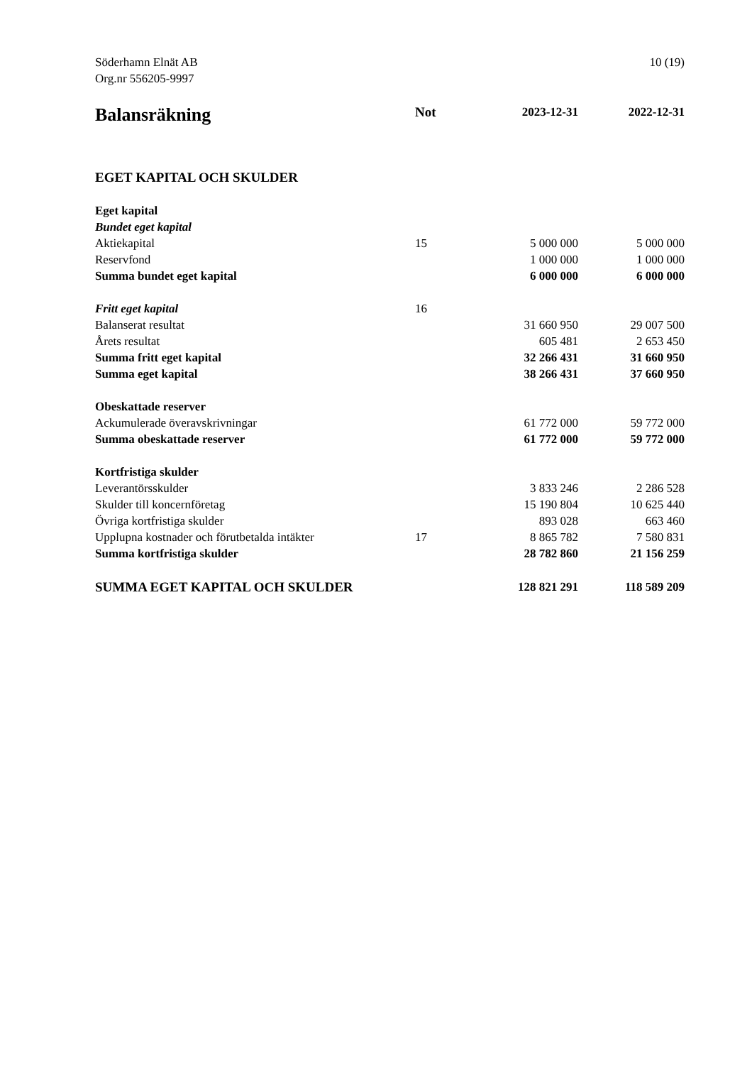Söderhamn Elnät AB
Org.nr 556205-9997
10 (19)
| Balansräkning | Not | 2023-12-31 | 2022-12-31 |
| --- | --- | --- | --- |
| EGET KAPITAL OCH SKULDER | | | |
| Eget kapital | | | |
| Bundet eget kapital | | | |
| Aktiekapital | 15 | 5 000 000 | 5 000 000 |
| Reservfond | | 1 000 000 | 1 000 000 |
| Summa bundet eget kapital | | 6 000 000 | 6 000 000 |
| Fritt eget kapital | 16 | | |
| Balanserat resultat | | 31 660 950 | 29 007 500 |
| Årets resultat | | 605 481 | 2 653 450 |
| Summa fritt eget kapital | | 32 266 431 | 31 660 950 |
| Summa eget kapital | | 38 266 431 | 37 660 950 |
| Obeskattade reserver | | | |
| Ackumulerade överavskrivningar | | 61 772 000 | 59 772 000 |
| Summa obeskattade reserver | | 61 772 000 | 59 772 000 |
| Kortfristiga skulder | | | |
| Leverantörsskulder | | 3 833 246 | 2 286 528 |
| Skulder till koncernföretag | | 15 190 804 | 10 625 440 |
| Övriga kortfristiga skulder | | 893 028 | 663 460 |
| Upplupna kostnader och förutbetalda intäkter | 17 | 8 865 782 | 7 580 831 |
| Summa kortfristiga skulder | | 28 782 860 | 21 156 259 |
| SUMMA EGET KAPITAL OCH SKULDER | | 128 821 291 | 118 589 209 |